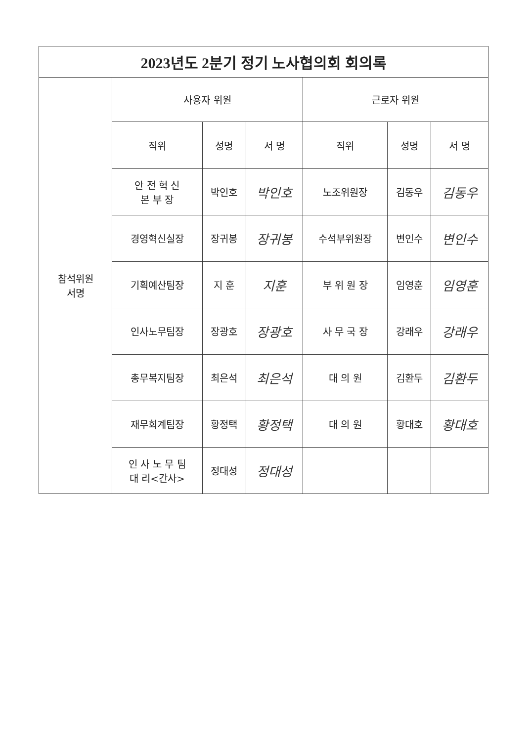| 2023년도 2분기 정기 노사협의회 회의록 | | | | | | |
| --- | --- | --- | --- | --- | --- | --- |
| 참석위원 서명 | 사용자 위원 | | | 근로자 위원 | | |
| | 직위 | 성명 | 서 명 | 직위 | 성명 | 서 명 |
| | 안 전 혁 신 본 부 장 | 박인호 | 박인호 | 노조위원장 | 김동우 | 김동우 |
| | 경영혁신실장 | 장귀봉 | 장귀봉 | 수석부위원장 | 변인수 | 변인수 |
| | 기획예산팀장 | 지 훈 | 지훈 | 부 위 원 장 | 임영훈 | 임영훈 |
| | 인사노무팀장 | 장광호 | 장광호 | 사 무 국 장 | 강래우 | 강래우 |
| | 총무복지팀장 | 최은석 | 최은석 | 대 의 원 | 김환두 | 김환두 |
| | 재무회계팀장 | 황정택 | 황정택 | 대 의 원 | 황대호 | 황대호 |
| | 인 사 노 무 팀 대 리<간사> | 정대성 | 정대성 | | | |